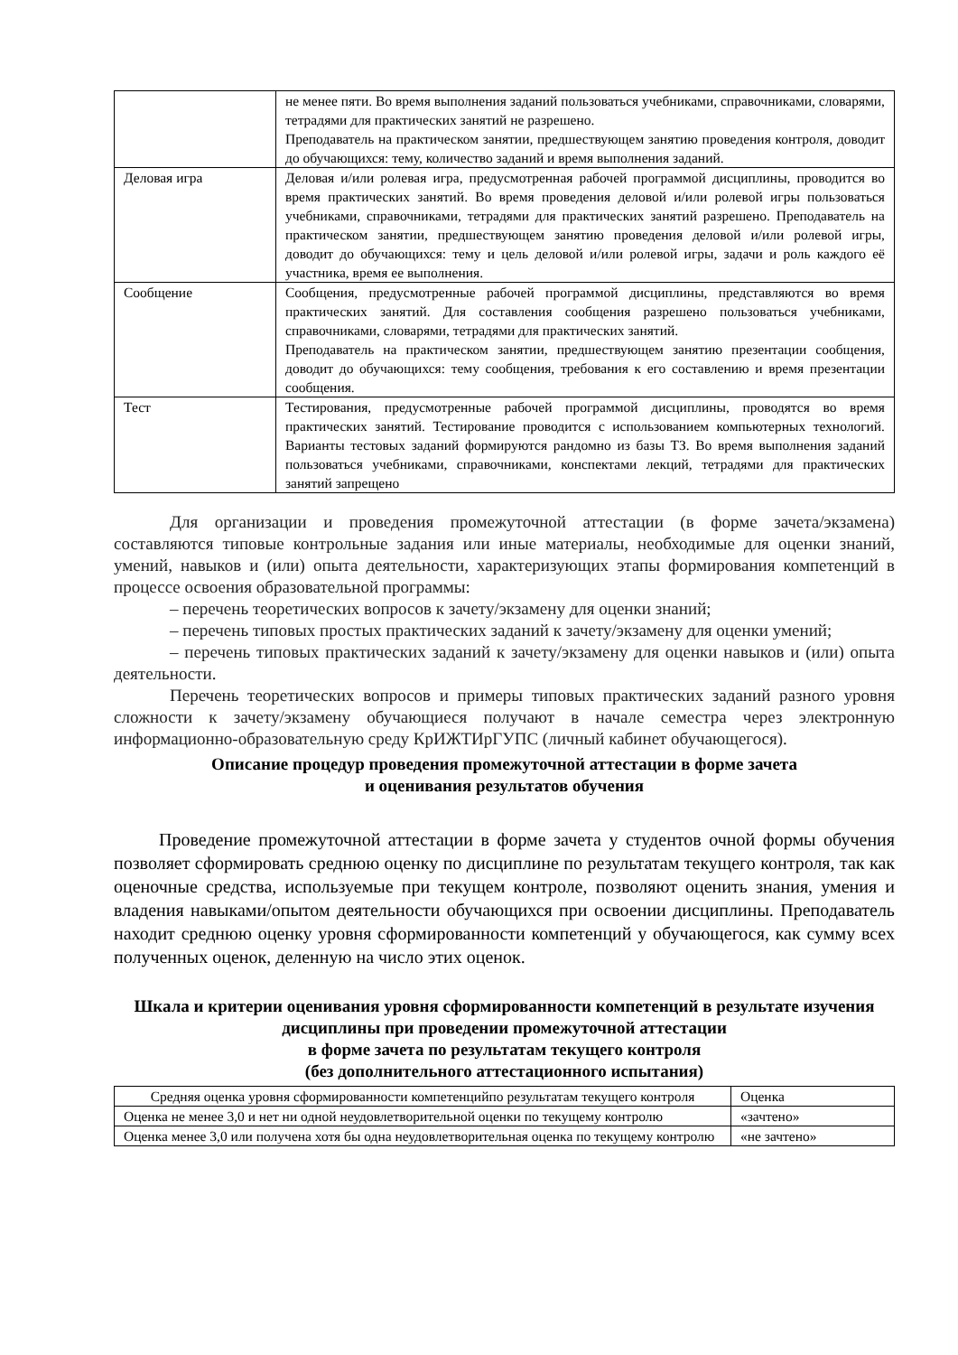| | не менее пяти. Во время выполнения заданий пользоваться учебниками, справочниками, словарями, тетрадями для практических занятий не разрешено. Преподаватель на практическом занятии, предшествующем занятию проведения контроля, доводит до обучающихся: тему, количество заданий и время выполнения заданий. |
| Деловая игра | Деловая и/или ролевая игра, предусмотренная рабочей программой дисциплины, проводится во время практических занятий. Во время проведения деловой и/или ролевой игры пользоваться учебниками, справочниками, тетрадями для практических занятий разрешено. Преподаватель на практическом занятии, предшествующем занятию проведения деловой и/или ролевой игры, доводит до обучающихся: тему и цель деловой и/или ролевой игры, задачи и роль каждого её участника, время ее выполнения. |
| Сообщение | Сообщения, предусмотренные рабочей программой дисциплины, представляются во время практических занятий. Для составления сообщения разрешено пользоваться учебниками, справочниками, словарями, тетрадями для практических занятий. Преподаватель на практическом занятии, предшествующем занятию презентации сообщения, доводит до обучающихся: тему сообщения, требования к его составлению и время презентации сообщения. |
| Тест | Тестирования, предусмотренные рабочей программой дисциплины, проводятся во время практических занятий. Тестирование проводится с использованием компьютерных технологий. Варианты тестовых заданий формируются рандомно из базы ТЗ. Во время выполнения заданий пользоваться учебниками, справочниками, конспектами лекций, тетрадями для практических занятий запрещено |
Для организации и проведения промежуточной аттестации (в форме зачета/экзамена) составляются типовые контрольные задания или иные материалы, необходимые для оценки знаний, умений, навыков и (или) опыта деятельности, характеризующих этапы формирования компетенций в процессе освоения образовательной программы:
– перечень теоретических вопросов к зачету/экзамену для оценки знаний;
– перечень типовых простых практических заданий к зачету/экзамену для оценки умений;
– перечень типовых практических заданий к зачету/экзамену для оценки навыков и (или) опыта деятельности.
Перечень теоретических вопросов и примеры типовых практических заданий разного уровня сложности к зачету/экзамену обучающиеся получают в начале семестра через электронную информационно-образовательную среду КрИЖТИрГУПС (личный кабинет обучающегося).
Описание процедур проведения промежуточной аттестации в форме зачета
и оценивания результатов обучения
Проведение промежуточной аттестации в форме зачета у студентов очной формы обучения позволяет сформировать среднюю оценку по дисциплине по результатам текущего контроля, так как оценочные средства, используемые при текущем контроле, позволяют оценить знания, умения и владения навыками/опытом деятельности обучающихся при освоении дисциплины. Преподаватель находит среднюю оценку уровня сформированности компетенций у обучающегося, как сумму всех полученных оценок, деленную на число этих оценок.
Шкала и критерии оценивания уровня сформированности компетенций в результате изучения дисциплины при проведении промежуточной аттестации
в форме зачета по результатам текущего контроля
(без дополнительного аттестационного испытания)
| Средняя оценка уровня сформированности компетенцийпо результатам текущего контроля | Оценка |
| --- | --- |
| Оценка не менее 3,0 и нет ни одной неудовлетворительной оценки по текущему контролю | «зачтено» |
| Оценка менее 3,0 или получена хотя бы одна неудовлетворительная оценка по текущему контролю | «не зачтено» |